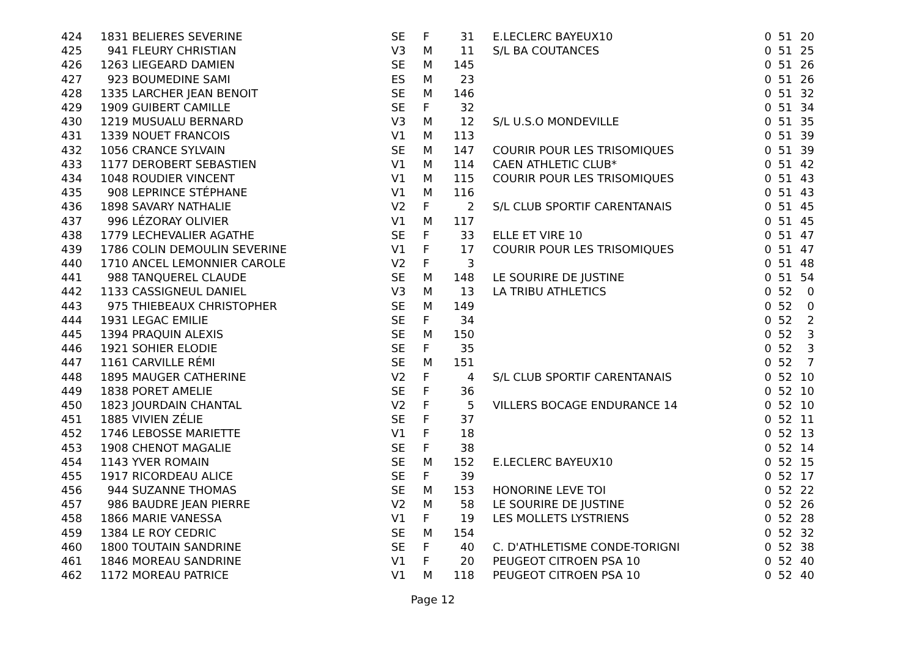| 424 | 1831 | BELIERES SEVERINE | SE | F | 31 | E.LECLERC BAYEUX10 | 0 | 51 | 20 |
| 425 | 941 | FLEURY CHRISTIAN | V3 | M | 11 | S/L BA COUTANCES | 0 | 51 | 25 |
| 426 | 1263 | LIEGEARD DAMIEN | SE | M | 145 | | 0 | 51 | 26 |
| 427 | 923 | BOUMEDINE SAMI | ES | M | 23 | | 0 | 51 | 26 |
| 428 | 1335 | LARCHER JEAN BENOIT | SE | M | 146 | | 0 | 51 | 32 |
| 429 | 1909 | GUIBERT CAMILLE | SE | F | 32 | | 0 | 51 | 34 |
| 430 | 1219 | MUSUALU BERNARD | V3 | M | 12 | S/L U.S.O MONDEVILLE | 0 | 51 | 35 |
| 431 | 1339 | NOUET FRANCOIS | V1 | M | 113 | | 0 | 51 | 39 |
| 432 | 1056 | CRANCE SYLVAIN | SE | M | 147 | COURIR POUR LES TRISOMIQUES | 0 | 51 | 39 |
| 433 | 1177 | DEROBERT SEBASTIEN | V1 | M | 114 | CAEN ATHLETIC CLUB* | 0 | 51 | 42 |
| 434 | 1048 | ROUDIER VINCENT | V1 | M | 115 | COURIR POUR LES TRISOMIQUES | 0 | 51 | 43 |
| 435 | 908 | LEPRINCE STÉPHANE | V1 | M | 116 | | 0 | 51 | 43 |
| 436 | 1898 | SAVARY NATHALIE | V2 | F | 2 | S/L CLUB SPORTIF CARENTANAIS | 0 | 51 | 45 |
| 437 | 996 | LÉZORAY OLIVIER | V1 | M | 117 | | 0 | 51 | 45 |
| 438 | 1779 | LECHEVALIER AGATHE | SE | F | 33 | ELLE ET VIRE 10 | 0 | 51 | 47 |
| 439 | 1786 | COLIN DEMOULIN SEVERINE | V1 | F | 17 | COURIR POUR LES TRISOMIQUES | 0 | 51 | 47 |
| 440 | 1710 | ANCEL LEMONNIER CAROLE | V2 | F | 3 | | 0 | 51 | 48 |
| 441 | 988 | TANQUEREL CLAUDE | SE | M | 148 | LE SOURIRE DE JUSTINE | 0 | 51 | 54 |
| 442 | 1133 | CASSIGNEUL DANIEL | V3 | M | 13 | LA TRIBU ATHLETICS | 0 | 52 | 0 |
| 443 | 975 | THIEBEAUX CHRISTOPHER | SE | M | 149 | | 0 | 52 | 0 |
| 444 | 1931 | LEGAC EMILIE | SE | F | 34 | | 0 | 52 | 2 |
| 445 | 1394 | PRAQUIN ALEXIS | SE | M | 150 | | 0 | 52 | 3 |
| 446 | 1921 | SOHIER ELODIE | SE | F | 35 | | 0 | 52 | 3 |
| 447 | 1161 | CARVILLE RÉMI | SE | M | 151 | | 0 | 52 | 7 |
| 448 | 1895 | MAUGER CATHERINE | V2 | F | 4 | S/L CLUB SPORTIF CARENTANAIS | 0 | 52 | 10 |
| 449 | 1838 | PORET AMELIE | SE | F | 36 | | 0 | 52 | 10 |
| 450 | 1823 | JOURDAIN CHANTAL | V2 | F | 5 | VILLERS BOCAGE ENDURANCE 14 | 0 | 52 | 10 |
| 451 | 1885 | VIVIEN ZÉLIE | SE | F | 37 | | 0 | 52 | 11 |
| 452 | 1746 | LEBOSSE MARIETTE | V1 | F | 18 | | 0 | 52 | 13 |
| 453 | 1908 | CHENOT MAGALIE | SE | F | 38 | | 0 | 52 | 14 |
| 454 | 1143 | YVER ROMAIN | SE | M | 152 | E.LECLERC BAYEUX10 | 0 | 52 | 15 |
| 455 | 1917 | RICORDEAU ALICE | SE | F | 39 | | 0 | 52 | 17 |
| 456 | 944 | SUZANNE THOMAS | SE | M | 153 | HONORINE LEVE TOI | 0 | 52 | 22 |
| 457 | 986 | BAUDRE JEAN PIERRE | V2 | M | 58 | LE SOURIRE DE JUSTINE | 0 | 52 | 26 |
| 458 | 1866 | MARIE VANESSA | V1 | F | 19 | LES MOLLETS LYSTRIENS | 0 | 52 | 28 |
| 459 | 1384 | LE ROY CEDRIC | SE | M | 154 | | 0 | 52 | 32 |
| 460 | 1800 | TOUTAIN SANDRINE | SE | F | 40 | C. D'ATHLETISME CONDE-TORIGNI | 0 | 52 | 38 |
| 461 | 1846 | MOREAU SANDRINE | V1 | F | 20 | PEUGEOT CITROEN PSA 10 | 0 | 52 | 40 |
| 462 | 1172 | MOREAU PATRICE | V1 | M | 118 | PEUGEOT CITROEN PSA 10 | 0 | 52 | 40 |
Page 12